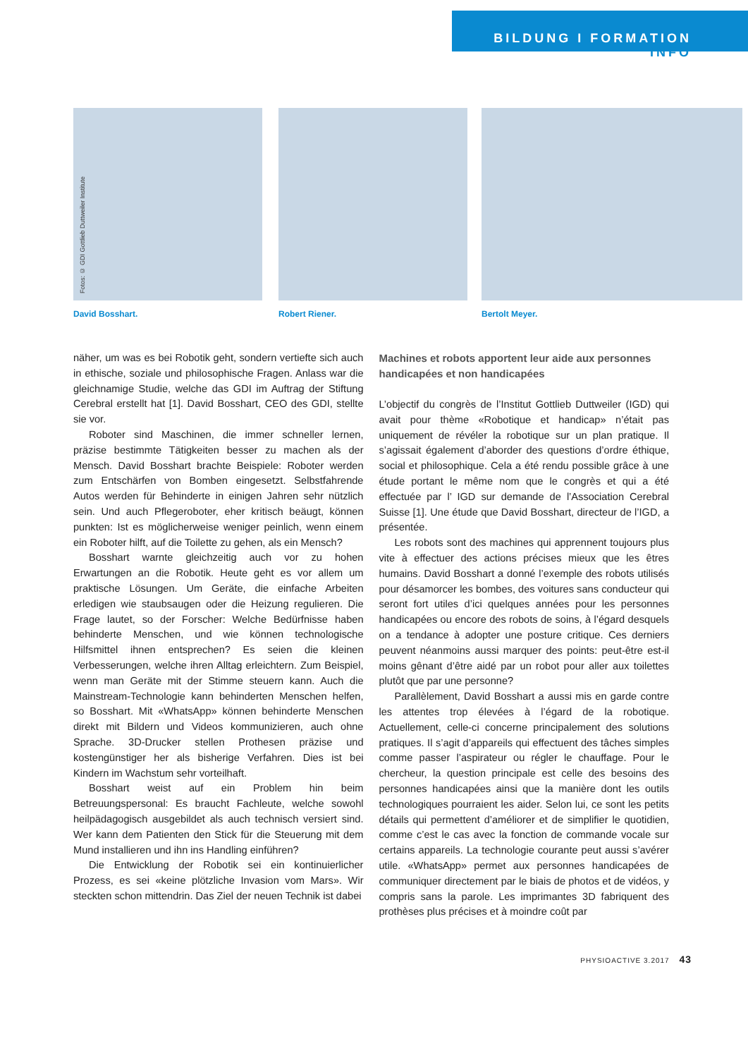BILDUNG I FORMATION
INFO
Fotos: © GDI Gottlieb Duttweiler Institute
David Bosshart.
Robert Riener. Bertolt Meyer.
näher, um was es bei Robotik geht, sondern vertiefte sich auch in ethische, soziale und philosophische Fragen. Anlass war die gleichnamige Studie, welche das GDI im Auftrag der Stiftung Cerebral erstellt hat [1]. David Bosshart, CEO des GDI, stellte sie vor.
Roboter sind Maschinen, die immer schneller lernen, präzise bestimmte Tätigkeiten besser zu machen als der Mensch. David Bosshart brachte Beispiele: Roboter werden zum Entschärfen von Bomben eingesetzt. Selbstfahrende Autos werden für Behinderte in einigen Jahren sehr nützlich sein. Und auch Pflegeroboter, eher kritisch beäugt, können punkten: Ist es möglicherweise weniger peinlich, wenn einem ein Roboter hilft, auf die Toilette zu gehen, als ein Mensch?
Bosshart warnte gleichzeitig auch vor zu hohen Erwartungen an die Robotik. Heute geht es vor allem um praktische Lösungen. Um Geräte, die einfache Arbeiten erledigen wie staubsaugen oder die Heizung regulieren. Die Frage lautet, so der Forscher: Welche Bedürfnisse haben behinderte Menschen, und wie können technologische Hilfsmittel ihnen entsprechen? Es seien die kleinen Verbesserungen, welche ihren Alltag erleichtern. Zum Beispiel, wenn man Geräte mit der Stimme steuern kann. Auch die Mainstream-Technologie kann behinderten Menschen helfen, so Bosshart. Mit «WhatsApp» können behinderte Menschen direkt mit Bildern und Videos kommunizieren, auch ohne Sprache. 3D-Drucker stellen Prothesen präzise und kostengünstiger her als bisherige Verfahren. Dies ist bei Kindern im Wachstum sehr vorteilhaft.
Bosshart weist auf ein Problem hin beim Betreuungspersonal: Es braucht Fachleute, welche sowohl heilpädagogisch ausgebildet als auch technisch versiert sind. Wer kann dem Patienten den Stick für die Steuerung mit dem Mund installieren und ihn ins Handling einführen?
Die Entwicklung der Robotik sei ein kontinuierlicher Prozess, es sei «keine plötzliche Invasion vom Mars». Wir steckten schon mittendrin. Das Ziel der neuen Technik ist dabei
Machines et robots apportent leur aide aux personnes handicapées et non handicapées
L’objectif du congrès de l’Institut Gottlieb Duttweiler (IGD) qui avait pour thème «Robotique et handicap» n’était pas uniquement de révéler la robotique sur un plan pratique. Il s’agissait également d’aborder des questions d’ordre éthique, social et philosophique. Cela a été rendu possible grâce à une étude portant le même nom que le congrès et qui a été effectuée par l’ IGD sur demande de l’Association Cerebral Suisse [1]. Une étude que David Bosshart, directeur de l’IGD, a présentée.
Les robots sont des machines qui apprennent toujours plus vite à effectuer des actions précises mieux que les êtres humains. David Bosshart a donné l’exemple des robots utilisés pour désamorcer les bombes, des voitures sans conducteur qui seront fort utiles d’ici quelques années pour les personnes handicapées ou encore des robots de soins, à l’égard desquels on a tendance à adopter une posture critique. Ces derniers peuvent néanmoins aussi marquer des points: peut-être est-il moins gênant d’être aidé par un robot pour aller aux toilettes plutôt que par une personne?
Parallèlement, David Bosshart a aussi mis en garde contre les attentes trop élevées à l’égard de la robotique. Actuellement, celle-ci concerne principalement des solutions pratiques. Il s’agit d’appareils qui effectuent des tâches simples comme passer l’aspirateur ou régler le chauffage. Pour le chercheur, la question principale est celle des besoins des personnes handicapées ainsi que la manière dont les outils technologiques pourraient les aider. Selon lui, ce sont les petits détails qui permettent d’améliorer et de simplifier le quotidien, comme c’est le cas avec la fonction de commande vocale sur certains appareils. La technologie courante peut aussi s’avérer utile. «WhatsApp» permet aux personnes handicapées de communiquer directement par le biais de photos et de vidéos, y compris sans la parole. Les imprimantes 3D fabriquent des prothèses plus précises et à moindre coût par
PHYSIOACTIVE 3.2017 43